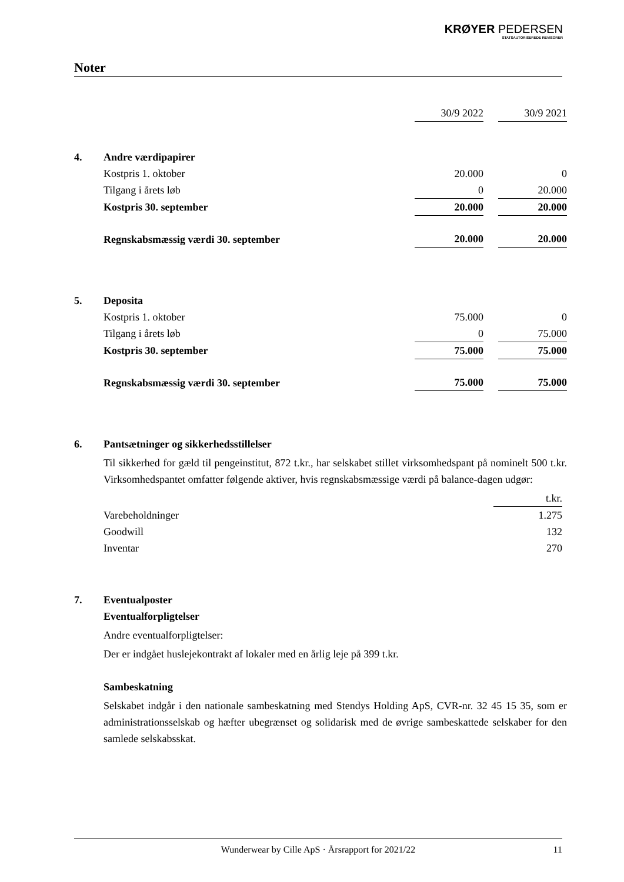KRØYER PEDERSEN
STATSAUTORISEREDE REVISORER
Noter
| | | 30/9 2022 | | 30/9 2021 |
| 4. | Andre værdipapirer | | | |
| | Kostpris 1. oktober | 20.000 | | 0 |
| | Tilgang i årets løb | 0 | | 20.000 |
| | Kostpris 30. september | 20.000 | | 20.000 |
| | Regnskabsmæssig værdi 30. september | 20.000 | | 20.000 |
| 5. | Deposita | | | |
| | Kostpris 1. oktober | 75.000 | | 0 |
| | Tilgang i årets løb | 0 | | 75.000 |
| | Kostpris 30. september | 75.000 | | 75.000 |
| | Regnskabsmæssig værdi 30. september | 75.000 | | 75.000 |
| 6. | Pantsætninger og sikkerhedsstillelser | | | |
Til sikkerhed for gæld til pengeinstitut, 872 t.kr., har selskabet stillet virksomhedspant på nominelt 500 t.kr. Virksomhedspantet omfatter følgende aktiver, hvis regnskabsmæssige værdi på balance-dagen udgør:
| | t.kr. |
| Varebeholdninger | 1.275 |
| Goodwill | 132 |
| Inventar | 270 |
| 7. | Eventualposter |
| | Eventualforpligtelser |
Andre eventualforpligtelser:
Der er indgået huslejekontrakt af lokaler med en årlig leje på 399 t.kr.
Sambeskatning
Selskabet indgår i den nationale sambeskatning med Stendys Holding ApS, CVR-nr. 32 45 15 35, som er administrationsselskab og hæfter ubegrænset og solidarisk med de øvrige sambeskattede selskaber for den samlede selskabsskat.
Wunderwear by Cille ApS · Årsrapport for 2021/22 11